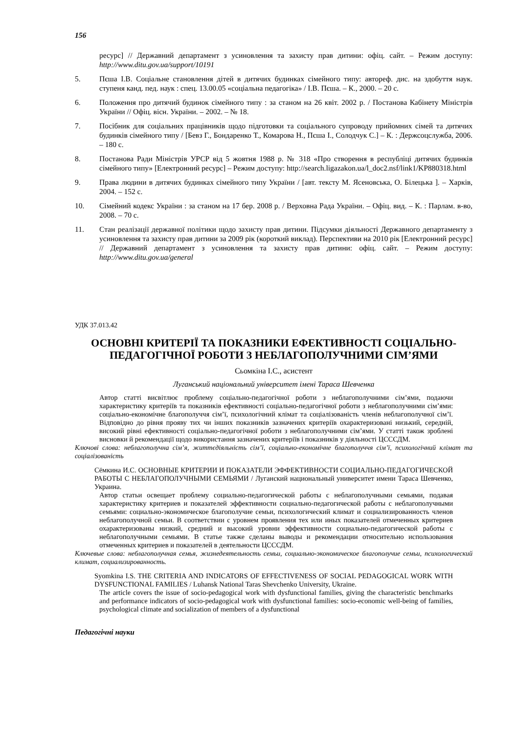156
ресурс] // Державний департамент з усиновлення та захисту прав дитини: офіц. сайт. – Режим доступу: http://www.ditu.gov.ua/support/10191
5. Пєша І.В. Соціальне становлення дітей в дитячих будинках сімейного типу: автореф. дис. на здобуття наук. ступеня канд. пед. наук : спец. 13.00.05 «соціальна педагогіка» / І.В. Пєша. – К., 2000. – 20 с.
6. Положення про дитячий будинок сімейного типу : за станом на 26 квіт. 2002 р. / Постанова Кабінету Міністрів України // Офіц. вісн. України. – 2002. – № 18.
7. Посібник для соціальних працівників щодо підготовки та соціального супроводу прийомних сімей та дитячих будинків сімейного типу / [Бевз Г., Бондаренко Т., Комарова Н., Пєша І., Солодчук С.] – К. : Держсоцслужба, 2006. – 180 с.
8. Постанова Ради Міністрів УРСР від 5 жовтня 1988 р. № 318 «Про створення в республіці дитячих будинків сімейного типу» [Електронний ресурс] – Режим доступу: http://search.ligazakon.ua/l_doc2.nsf/link1/KP880318.html
9. Права людини в дитячих будинках сімейного типу України / [авт. тексту М. Ясеновська, О. Білецька ]. – Харків, 2004. – 152 с.
10. Сімейний кодекс України : за станом на 17 бер. 2008 р. / Верховна Рада України. – Офіц. вид. – К. : Парлам. в-во, 2008. – 70 с.
11. Стан реалізації державної політики щодо захисту прав дитини. Підсумки діяльності Державного департаменту з усиновлення та захисту прав дитини за 2009 рік (короткий виклад). Перспективи на 2010 рік [Електронний ресурс] // Державний департамент з усиновлення та захисту прав дитини: офіц. сайт. – Режим доступу: http://www.ditu.gov.ua/general
УДК 37.013.42
ОСНОВНІ КРИТЕРІЇ ТА ПОКАЗНИКИ ЕФЕКТИВНОСТІ СОЦІАЛЬНО-ПЕДАГОГІЧНОЇ РОБОТИ З НЕБЛАГОПОЛУЧНИМИ СІМ’ЯМИ
Сьомкіна І.С., асистент
Луганський національний університет імені Тараса Шевченка
Автор статті висвітлює проблему соціально-педагогічної роботи з неблагополучними сім’ями, подаючи характеристику критеріїв та показників ефективності соціально-педагогічної роботи з неблагополучними сім’ями: соціально-економічне благополуччя сім’ї, психологічний клімат та соціалізованість членів неблагополучної сім’ї. Відповідно до рівня прояву тих чи інших показників зазначених критеріїв охарактеризовані низький, середній, високий рівні ефективності соціально-педагогічної роботи з неблагополучними сім’ями. У статті також зроблені висновки й рекомендації щодо використання зазначених критеріїв і показників у діяльності ЦСССДМ.
Ключові слова: неблагополучна сім’я, життєдіяльність сім’ї, соціально-економічне благополуччя сім’ї, психологічний клімат та соціалізованість
Сёмкина И.С. ОСНОВНЫЕ КРИТЕРИИ И ПОКАЗАТЕЛИ ЭФФЕКТИВНОСТИ СОЦИАЛЬНО-ПЕДАГОГИЧЕСКОЙ РАБОТЫ С НЕБЛАГОПОЛУЧНЫМИ СЕМЬЯМИ / Луганский национальный университет имени Тараса Шевченко, Украина.
Автор статьи освещает проблему социально-педагогической работы с неблагополучными семьями, подавая характеристику критериев и показателей эффективности социально-педагогической работы с неблагополучными семьями: социально-экономическое благополучие семьи, психологический климат и социализированность членов неблагополучной семьи. В соответствии с уровнем проявления тех или иных показателей отмеченных критериев охарактеризованы низкий, средний и высокий уровни эффективности социально-педагогической работы с неблагополучными семьями. В статье также сделаны выводы и рекомендации относительно использования отмеченных критериев и показателей в деятельности ЦСССДМ.
Ключевые слова: неблагополучная семья, жизнедеятельность семьи, социально-экономическое благополучие семьи, психологический климат, социализированность.
Syomkina I.S. THE CRITERIA AND INDICATORS OF EFFECTIVENESS OF SOCIAL PEDAGOGICAL WORK WITH DYSFUNCTIONAL FAMILIES / Luhansk National Taras Shevchenko University, Ukraine.
The article covers the issue of socio-pedagogical work with dysfunctional families, giving the characteristic benchmarks and performance indicators of socio-pedagogical work with dysfunctional families: socio-economic well-being of families, psychological climate and socialization of members of a dysfunctional
Педагогічні науки